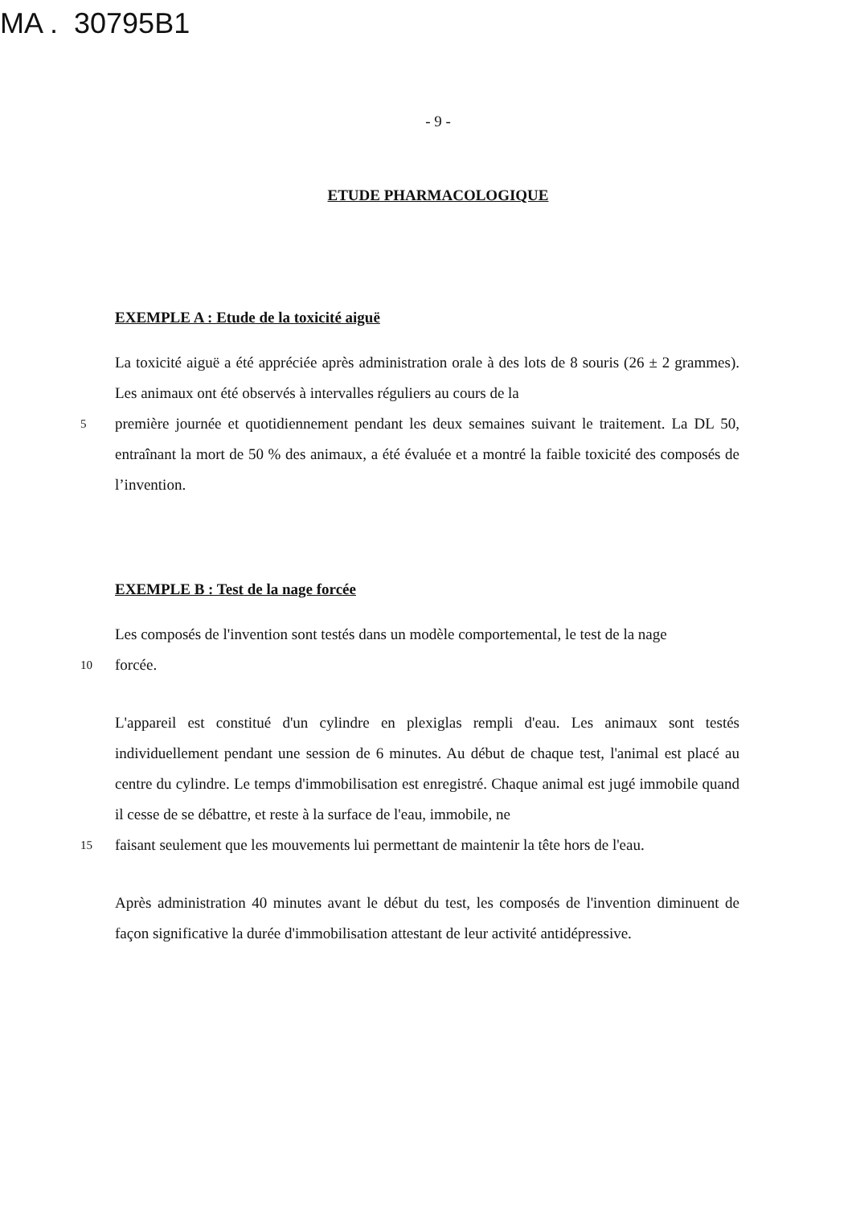MA . 30795B1
- 9 -
ETUDE PHARMACOLOGIQUE
EXEMPLE A : Etude de la toxicité aiguë
La toxicité aiguë a été appréciée après administration orale à des lots de 8 souris (26 ± 2 grammes). Les animaux ont été observés à intervalles réguliers au cours de la
5 première journée et quotidiennement pendant les deux semaines suivant le traitement. La DL 50, entraînant la mort de 50 % des animaux, a été évaluée et a montré la faible toxicité des composés de l’invention.
EXEMPLE B : Test de la nage forcée
Les composés de l'invention sont testés dans un modèle comportemental, le test de la nage
10 forcée.
L'appareil est constitué d'un cylindre en plexiglas rempli d'eau. Les animaux sont testés individuellement pendant une session de 6 minutes. Au début de chaque test, l'animal est placé au centre du cylindre. Le temps d'immobilisation est enregistré. Chaque animal est jugé immobile quand il cesse de se débattre, et reste à la surface de l'eau, immobile, ne
15 faisant seulement que les mouvements lui permettant de maintenir la tête hors de l'eau.
Après administration 40 minutes avant le début du test, les composés de l'invention diminuent de façon significative la durée d'immobilisation attestant de leur activité antidépressive.